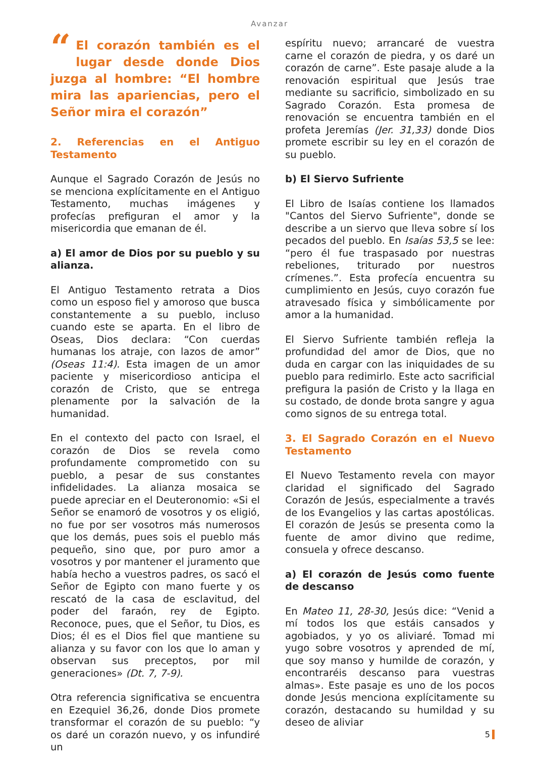Avanzar
“El corazón también es el lugar desde donde Dios juzga al hombre: “El hombre mira las apariencias, pero el Señor mira el corazón”
2. Referencias en el Antiguo Testamento
Aunque el Sagrado Corazón de Jesús no se menciona explícitamente en el Antiguo Testamento, muchas imágenes y profecías prefiguran el amor y la misericordia que emanan de él.
a) El amor de Dios por su pueblo y su alianza.
El Antiguo Testamento retrata a Dios como un esposo fiel y amoroso que busca constantemente a su pueblo, incluso cuando este se aparta. En el libro de Oseas, Dios declara: “Con cuerdas humanas los atraje, con lazos de amor” (Oseas 11:4). Esta imagen de un amor paciente y misericordioso anticipa el corazón de Cristo, que se entrega plenamente por la salvación de la humanidad.
En el contexto del pacto con Israel, el corazón de Dios se revela como profundamente comprometido con su pueblo, a pesar de sus constantes infidelidades. La alianza mosaica se puede apreciar en el Deuteronomio: «Si el Señor se enamoró de vosotros y os eligió, no fue por ser vosotros más numerosos que los demás, pues sois el pueblo más pequeño, sino que, por puro amor a vosotros y por mantener el juramento que había hecho a vuestros padres, os sacó el Señor de Egipto con mano fuerte y os rescató de la casa de esclavitud, del poder del faraón, rey de Egipto. Reconoce, pues, que el Señor, tu Dios, es Dios; él es el Dios fiel que mantiene su alianza y su favor con los que lo aman y observan sus preceptos, por mil generaciones» (Dt. 7, 7-9).
Otra referencia significativa se encuentra en Ezequiel 36,26, donde Dios promete transformar el corazón de su pueblo: “y os daré un corazón nuevo, y os infundiré un
espíritu nuevo; arrancaré de vuestra carne el corazón de piedra, y os daré un corazón de carne”. Este pasaje alude a la renovación espiritual que Jesús trae mediante su sacrificio, simbolizado en su Sagrado Corazón. Esta promesa de renovación se encuentra también en el profeta Jeremías (Jer. 31,33) donde Dios promete escribir su ley en el corazón de su pueblo.
b) El Siervo Sufriente
El Libro de Isaías contiene los llamados "Cantos del Siervo Sufriente", donde se describe a un siervo que lleva sobre sí los pecados del pueblo. En Isaías 53,5 se lee: “pero él fue traspasado por nuestras rebeliones, triturado por nuestros crímenes.”. Esta profecía encuentra su cumplimiento en Jesús, cuyo corazón fue atravesado física y simbólicamente por amor a la humanidad.
El Siervo Sufriente también refleja la profundidad del amor de Dios, que no duda en cargar con las iniquidades de su pueblo para redimirlo. Este acto sacrificial prefigura la pasión de Cristo y la llaga en su costado, de donde brota sangre y agua como signos de su entrega total.
3. El Sagrado Corazón en el Nuevo Testamento
El Nuevo Testamento revela con mayor claridad el significado del Sagrado Corazón de Jesús, especialmente a través de los Evangelios y las cartas apostólicas. El corazón de Jesús se presenta como la fuente de amor divino que redime, consuela y ofrece descanso.
a) El corazón de Jesús como fuente de descanso
En Mateo 11, 28-30, Jesús dice: “Venid a mí todos los que estáis cansados y agobiados, y yo os aliviaré. Tomad mi yugo sobre vosotros y aprended de mí, que soy manso y humilde de corazón, y encontraréis descanso para vuestras almas». Este pasaje es uno de los pocos donde Jesús menciona explícitamente su corazón, destacando su humildad y su deseo de aliviar
5